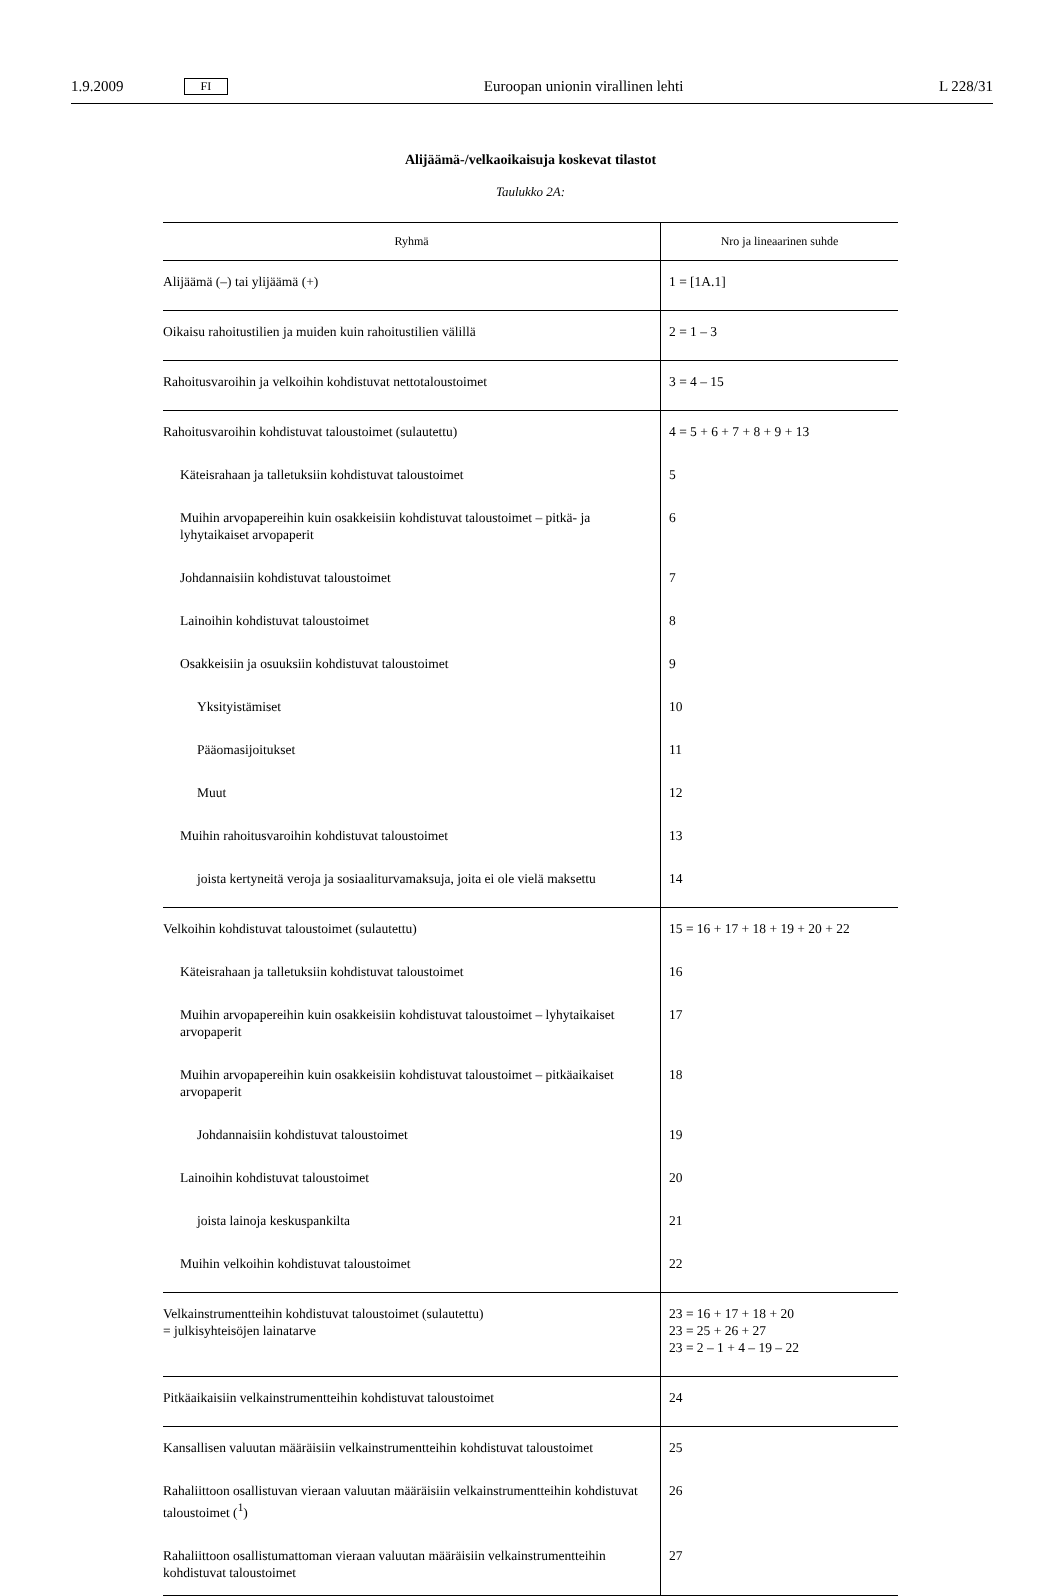1.9.2009 FI Euroopan unionin virallinen lehti L 228/31
Alijäämä-/velkaoikaisuja koskevat tilastot
Taulukko 2A:
| Ryhmä | Nro ja lineaarinen suhde |
| --- | --- |
| Alijäämä (–) tai ylijäämä (+) | 1 = [1A.1] |
| Oikaisu rahoitustilien ja muiden kuin rahoitustilien välillä | 2 = 1 – 3 |
| Rahoitusvaroihin ja velkoihin kohdistuvat nettotaloustoimet | 3 = 4 – 15 |
| Rahoitusvaroihin kohdistuvat taloustoimet (sulautettu) | 4 = 5 + 6 + 7 + 8 + 9 + 13 |
| Käteisrahaan ja talletuksiin kohdistuvat taloustoimet | 5 |
| Muihin arvopapereihin kuin osakkeisiin kohdistuvat taloustoimet – pitkä- ja lyhytaikaiset arvopaperit | 6 |
| Johdannaisiin kohdistuvat taloustoimet | 7 |
| Lainoihin kohdistuvat taloustoimet | 8 |
| Osakkeisiin ja osuuksiin kohdistuvat taloustoimet | 9 |
| Yksityistämiset | 10 |
| Pääomasijoitukset | 11 |
| Muut | 12 |
| Muihin rahoitusvaroihin kohdistuvat taloustoimet | 13 |
| joista kertyneitä veroja ja sosiaaliturvamaksuja, joita ei ole vielä maksettu | 14 |
| Velkoihin kohdistuvat taloustoimet (sulautettu) | 15 = 16 + 17 + 18 + 19 + 20 + 22 |
| Käteisrahaan ja talletuksiin kohdistuvat taloustoimet | 16 |
| Muihin arvopapereihin kuin osakkeisiin kohdistuvat taloustoimet – lyhytaikaiset arvopaperit | 17 |
| Muihin arvopapereihin kuin osakkeisiin kohdistuvat taloustoimet – pitkäaikaiset arvopaperit | 18 |
| Johdannaisiin kohdistuvat taloustoimet | 19 |
| Lainoihin kohdistuvat taloustoimet | 20 |
| joista lainoja keskuspankilta | 21 |
| Muihin velkoihin kohdistuvat taloustoimet | 22 |
| Velkainstrumentteihin kohdistuvat taloustoimet (sulautettu) = julkisyhteisöjen lainatarve | 23 = 16 + 17 + 18 + 20 23 = 25 + 26 + 27 23 = 2 – 1 + 4 – 19 – 22 |
| Pitkäaikaisiin velkainstrumentteihin kohdistuvat taloustoimet | 24 |
| Kansallisen valuutan määräisiin velkainstrumentteihin kohdistuvat taloustoimet | 25 |
| Rahaliittoon osallistuvan vieraan valuutan määräisiin velkainstrumentteihin kohdistuvat taloustoimet (<sup>1</sup>) | 26 |
| Rahaliittoon osallistumattoman vieraan valuutan määräisiin velkainstrumentteihin kohdistuvat taloustoimet | 27 |